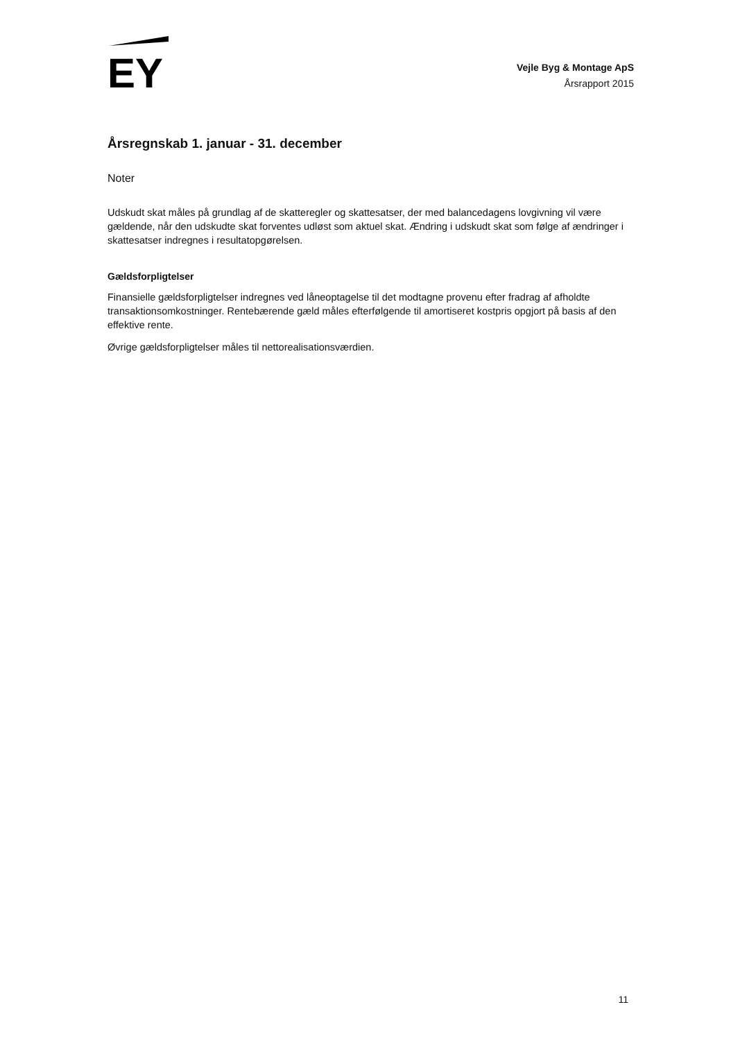EY
Vejle Byg & Montage ApS
Årsrapport 2015
Årsregnskab 1. januar - 31. december
Noter
Udskudt skat måles på grundlag af de skatteregler og skattesatser, der med balancedagens lovgivning vil være gældende, når den udskudte skat forventes udløst som aktuel skat. Ændring i udskudt skat som følge af ændringer i skattesatser indregnes i resultatopgørelsen.
Gældsforpligtelser
Finansielle gældsforpligtelser indregnes ved låneoptagelse til det modtagne provenu efter fradrag af afholdte transaktionsomkostninger. Rentebærende gæld måles efterfølgende til amortiseret kostpris opgjort på basis af den effektive rente.
Øvrige gældsforpligtelser måles til nettorealisationsværdien.
11